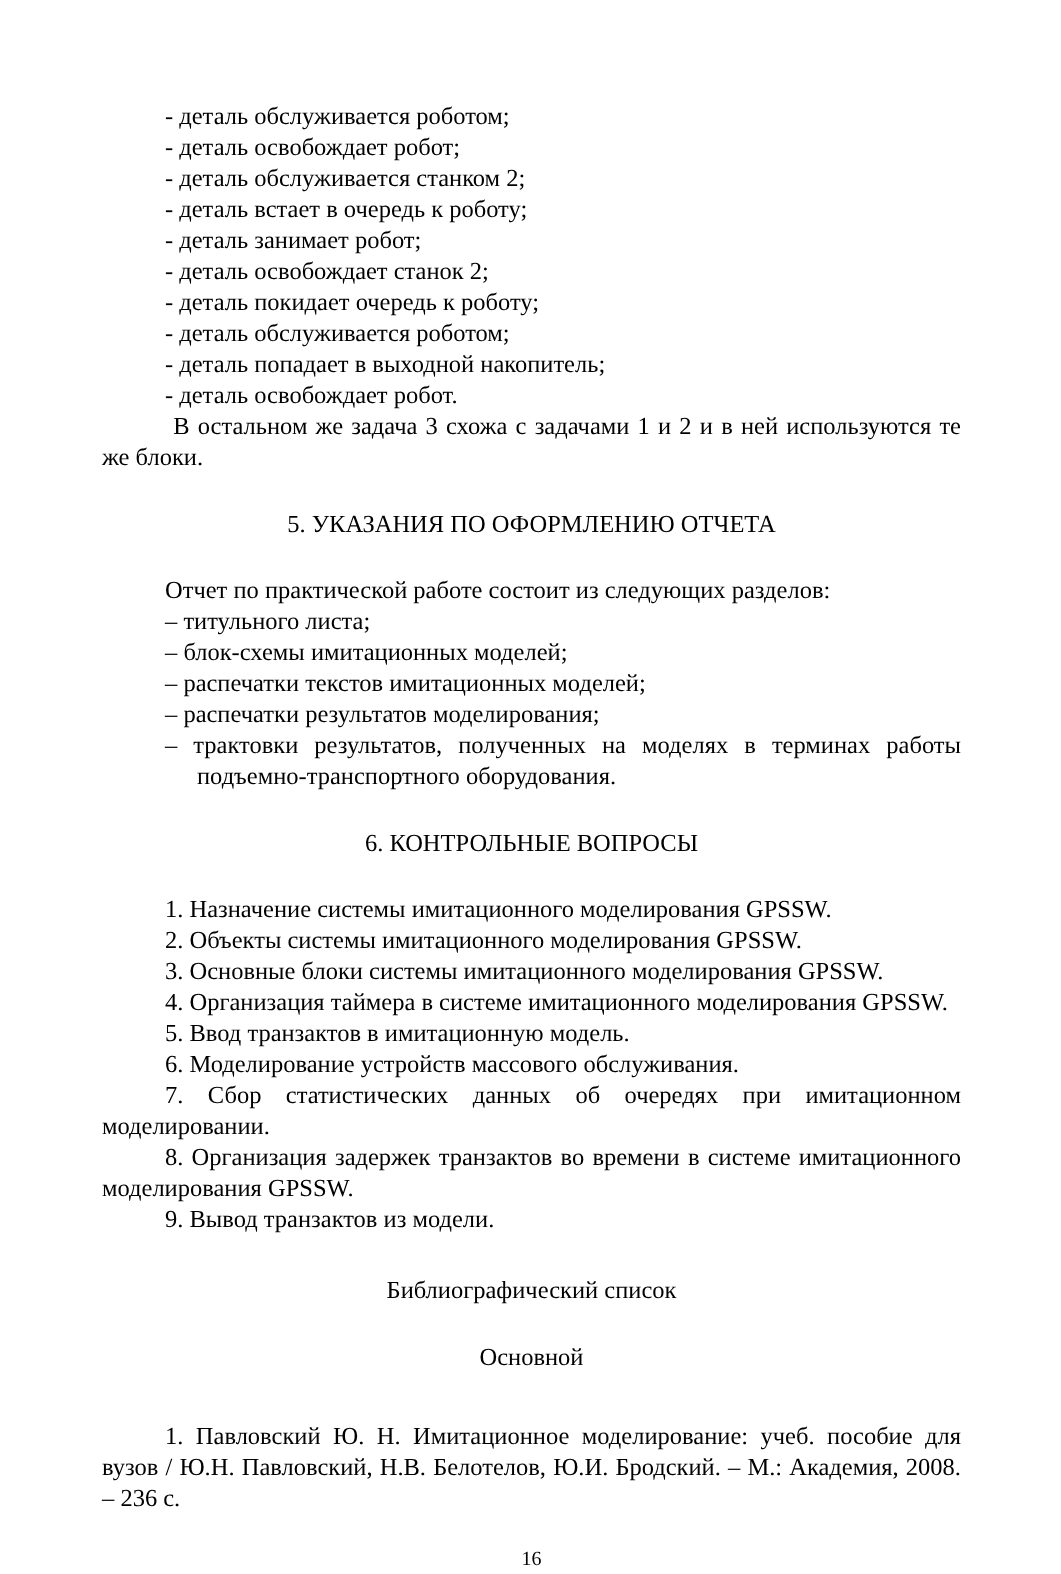- деталь обслуживается роботом;
- деталь освобождает робот;
- деталь обслуживается станком 2;
- деталь встает в очередь к роботу;
- деталь занимает робот;
- деталь освобождает станок 2;
- деталь покидает очередь к роботу;
- деталь обслуживается роботом;
- деталь попадает в выходной накопитель;
- деталь освобождает робот.
В остальном же задача 3 схожа с задачами 1 и 2 и в ней используются те же блоки.
5. УКАЗАНИЯ ПО ОФОРМЛЕНИЮ ОТЧЕТА
Отчет по практической работе состоит из следующих разделов:
– титульного листа;
– блок-схемы имитационных моделей;
– распечатки текстов имитационных моделей;
– распечатки результатов моделирования;
– трактовки результатов, полученных на моделях в терминах работы подъемно-транспортного оборудования.
6. КОНТРОЛЬНЫЕ ВОПРОСЫ
1. Назначение системы имитационного моделирования GPSSW.
2. Объекты системы имитационного моделирования GPSSW.
3. Основные блоки системы имитационного моделирования GPSSW.
4. Организация таймера в системе имитационного моделирования GPSSW.
5. Ввод транзактов в имитационную модель.
6. Моделирование устройств массового обслуживания.
7. Сбор статистических данных об очередях при имитационном моделировании.
8. Организация задержек транзактов во времени в системе имитационного моделирования GPSSW.
9. Вывод транзактов из модели.
Библиографический список
Основной
1. Павловский Ю. Н. Имитационное моделирование: учеб. пособие для вузов / Ю.Н. Павловский, Н.В. Белотелов, Ю.И. Бродский. – М.: Академия, 2008. – 236 с.
16